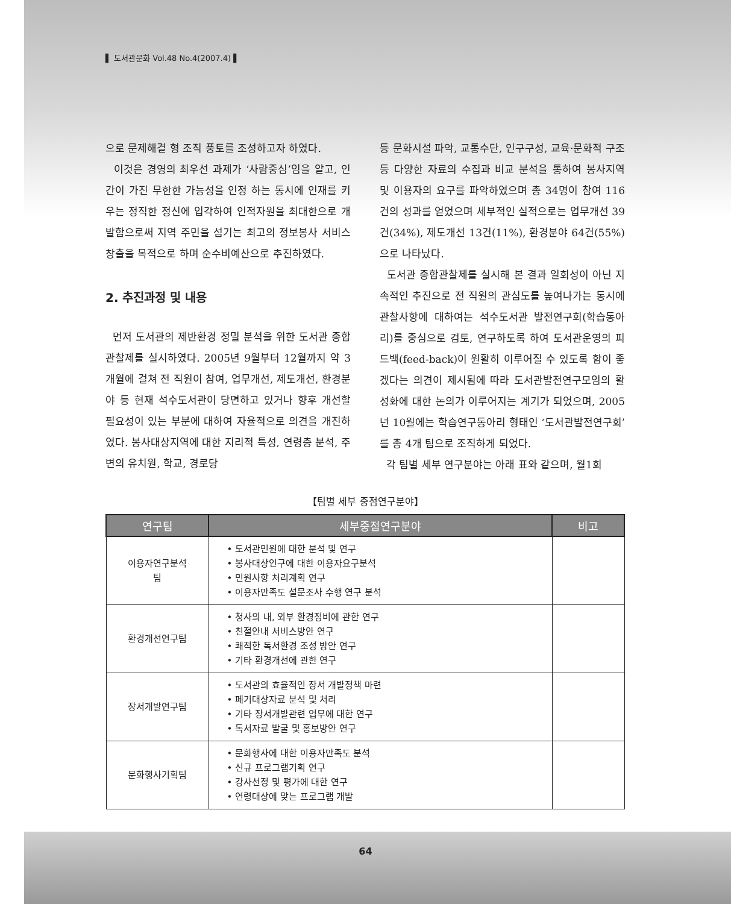▌ 도서관문화 Vol.48 No.4(2007.4) ▌
으로 문제해결 형 조직 풍토를 조성하고자 하였다.
이것은 경영의 최우선 과제가 ‘사람중심’임을 알고, 인간이 가진 무한한 가능성을 인정 하는 동시에 인재를 키우는 정직한 정신에 입각하여 인적자원을 최대한으로 개발함으로써 지역 주민을 섬기는 최고의 정보봉사 서비스 창출을 목적으로 하며 순수비예산으로 추진하였다.
2. 추진과정 및 내용
먼저 도서관의 제반환경 정밀 분석을 위한 도서관 종합관찰제를 실시하였다. 2005년 9월부터 12월까지 약 3개월에 걸쳐 전 직원이 참여, 업무개선, 제도개선, 환경분야 등 현재 석수도서관이 당면하고 있거나 향후 개선할 필요성이 있는 부분에 대하여 자율적으로 의견을 개진하였다. 봉사대상지역에 대한 지리적 특성, 연령층 분석, 주변의 유치원, 학교, 경로당
등 문화시설 파악, 교통수단, 인구구성, 교육·문화적 구조 등 다양한 자료의 수집과 비교 분석을 통하여 봉사지역 및 이용자의 요구를 파악하였으며 총 34명이 참여 116건의 성과를 얻었으며 세부적인 실적으로는 업무개선 39건(34%), 제도개선 13건(11%), 환경분야 64건(55%)으로 나타났다.
도서관 종합관찰제를 실시해 본 결과 일회성이 아닌 지속적인 추진으로 전 직원의 관심도를 높여나가는 동시에 관찰사항에 대하여는 석수도서관 발전연구회(학습동아리)를 중심으로 검토, 연구하도록 하여 도서관운영의 피드백(feed-back)이 원활히 이루어질 수 있도록 함이 좋겠다는 의견이 제시됨에 따라 도서관발전연구모임의 활성화에 대한 논의가 이루어지는 계기가 되었으며, 2005년 10월에는 학습연구동아리 형태인 ‘도서관발전연구회’를 총 4개 팀으로 조직하게 되었다.
각 팀별 세부 연구분야는 아래 표와 같으며, 월1회
【팀별 세부 중점연구분야】
| 연구팀 | 세부중점연구분야 | 비고 |
| --- | --- | --- |
| 이용자연구분석팀 | • 도서관민원에 대한 분석 및 연구 • 봉사대상인구에 대한 이용자요구분석 • 민원사항 처리계획 연구 • 이용자만족도 설문조사 수행 연구 분석 | |
| 환경개선연구팀 | • 청사의 내, 외부 환경정비에 관한 연구 • 친절안내 서비스방안 연구 • 쾌적한 독서환경 조성 방안 연구 • 기타 환경개선에 관한 연구 | |
| 장서개발연구팀 | • 도서관의 효율적인 장서 개발정책 마련 • 폐기대상자료 분석 및 처리 • 기타 장서개발관련 업무에 대한 연구 • 독서자료 발굴 및 홍보방안 연구 | |
| 문화행사기획팀 | • 문화행사에 대한 이용자만족도 분석 • 신규 프로그램기획 연구 • 강사선정 및 평가에 대한 연구 • 연령대상에 맞는 프로그램 개발 | |
64